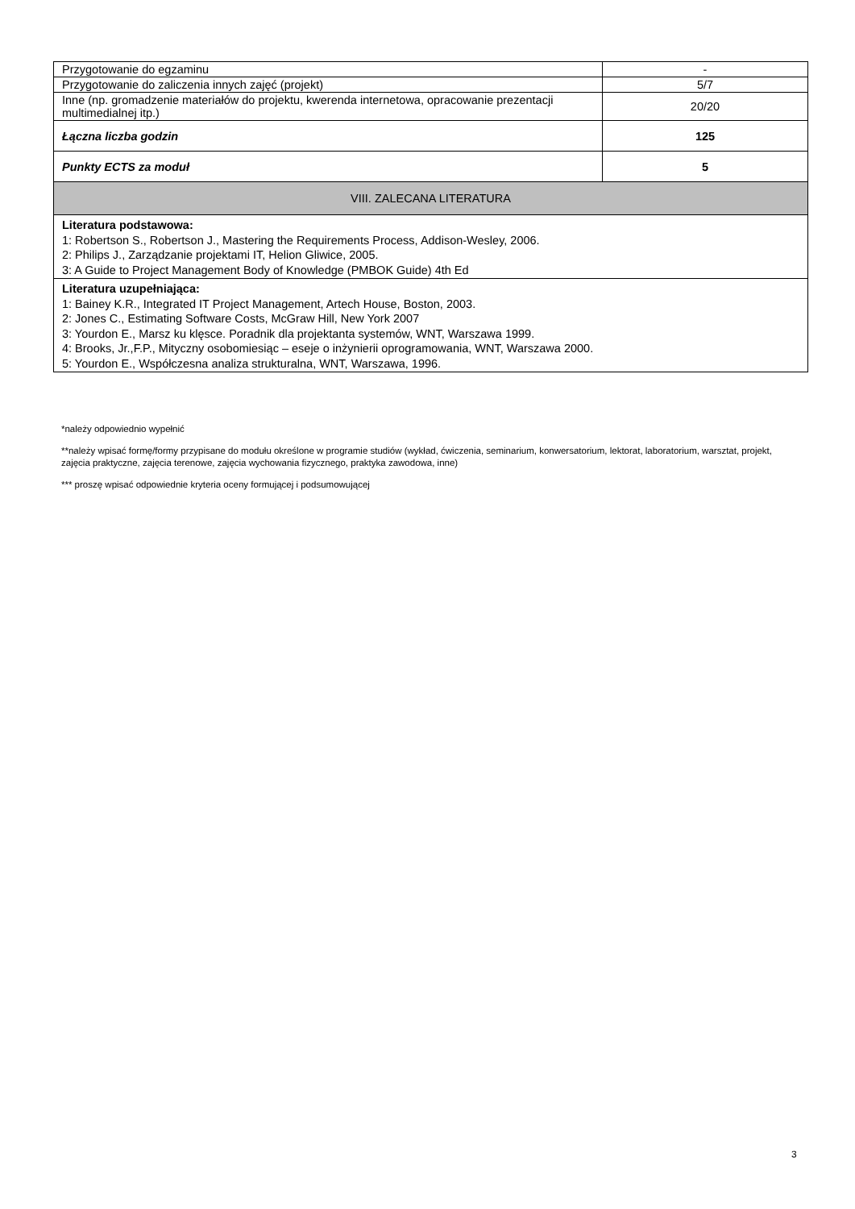| Przygotowanie do egzaminu | - |
| Przygotowanie do zaliczenia innych zajęć (projekt) | 5/7 |
| Inne (np. gromadzenie materiałów do projektu, kwerenda internetowa, opracowanie prezentacji multimedialnej itp.) | 20/20 |
| Łączna liczba godzin | 125 |
| Punkty ECTS za moduł | 5 |
| VIII. ZALECANA LITERATURA | |
| Literatura podstawowa: 1: Robertson S., Robertson J., Mastering the Requirements Process, Addison-Wesley, 2006. 2: Philips J., Zarządzanie projektami IT, Helion Gliwice, 2005. 3: A Guide to Project Management Body of Knowledge (PMBOK Guide) 4th Ed | |
| Literatura uzupełniająca: 1: Bainey K.R., Integrated IT Project Management, Artech House, Boston, 2003. 2: Jones C., Estimating Software Costs, McGraw Hill, New York 2007 3: Yourdon E., Marsz ku klęsce. Poradnik dla projektanta systemów, WNT, Warszawa 1999. 4: Brooks, Jr.,F.P., Mityczny osobomiesiąc – eseje o inżynierii oprogramowania, WNT, Warszawa 2000. 5: Yourdon E., Współczesna analiza strukturalna, WNT, Warszawa, 1996. | |
*należy odpowiednio wypełnić
**należy wpisać formę/formy przypisane do modułu określone w programie studiów (wykład, ćwiczenia, seminarium, konwersatorium, lektorat, laboratorium, warsztat, projekt, zajęcia praktyczne, zajęcia terenowe, zajęcia wychowania fizycznego, praktyka zawodowa, inne)
*** proszę wpisać odpowiednie kryteria oceny formującej i podsumowującej
3